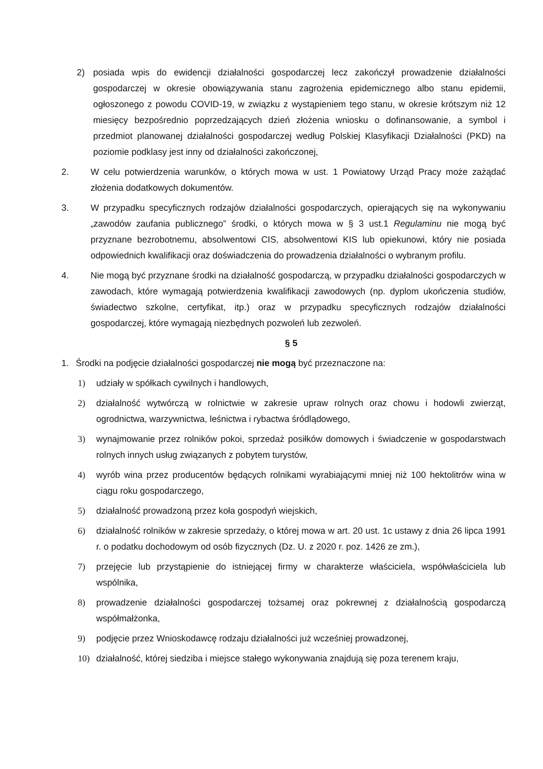2) posiada wpis do ewidencji działalności gospodarczej lecz zakończył prowadzenie działalności gospodarczej w okresie obowiązywania stanu zagrożenia epidemicznego albo stanu epidemii, ogłoszonego z powodu COVID-19, w związku z wystąpieniem tego stanu, w okresie krótszym niż 12 miesięcy bezpośrednio poprzedzających dzień złożenia wniosku o dofinansowanie, a symbol i przedmiot planowanej działalności gospodarczej według Polskiej Klasyfikacji Działalności (PKD) na poziomie podklasy jest inny od działalności zakończonej,
2. W celu potwierdzenia warunków, o których mowa w ust. 1 Powiatowy Urząd Pracy może zażądać złożenia dodatkowych dokumentów.
3. W przypadku specyficznych rodzajów działalności gospodarczych, opierających się na wykonywaniu „zawodów zaufania publicznego” środki, o których mowa w § 3 ust.1 Regulaminu nie mogą być przyznane bezrobotnemu, absolwentowi CIS, absolwentowi KIS lub opiekunowi, który nie posiada odpowiednich kwalifikacji oraz doświadczenia do prowadzenia działalności o wybranym profilu.
4. Nie mogą być przyznane środki na działalność gospodarczą, w przypadku działalności gospodarczych w zawodach, które wymagają potwierdzenia kwalifikacji zawodowych (np. dyplom ukończenia studiów, świadectwo szkolne, certyfikat, itp.) oraz w przypadku specyficznych rodzajów działalności gospodarczej, które wymagają niezbędnych pozwoleń lub zezwoleń.
§ 5
1. Środki na podjęcie działalności gospodarczej nie mogą być przeznaczone na:
1) udziały w spółkach cywilnych i handlowych,
2) działalność wytwórczą w rolnictwie w zakresie upraw rolnych oraz chowu i hodowli zwierząt, ogrodnictwa, warzywnictwa, leśnictwa i rybactwa śródlądowego,
3) wynajmowanie przez rolników pokoi, sprzedaż posiłków domowych i świadczenie w gospodarstwach rolnych innych usług związanych z pobytem turystów,
4) wyrób wina przez producentów będących rolnikami wyrabiającymi mniej niż 100 hektolitrów wina w ciągu roku gospodarczego,
5) działalność prowadzoną przez koła gospodyń wiejskich,
6) działalność rolników w zakresie sprzedaży, o której mowa w art. 20 ust. 1c ustawy z dnia 26 lipca 1991 r. o podatku dochodowym od osób fizycznych (Dz. U. z 2020 r. poz. 1426 ze zm.),
7) przejęcie lub przystąpienie do istniejącej firmy w charakterze właściciela, współwłaściciela lub wspólnika,
8) prowadzenie działalności gospodarczej tożsamej oraz pokrewnej z działalnością gospodarczą współmałżonka,
9) podjęcie przez Wnioskodawcę rodzaju działalności już wcześniej prowadzonej,
10) działalność, której siedziba i miejsce stałego wykonywania znajdują się poza terenem kraju,